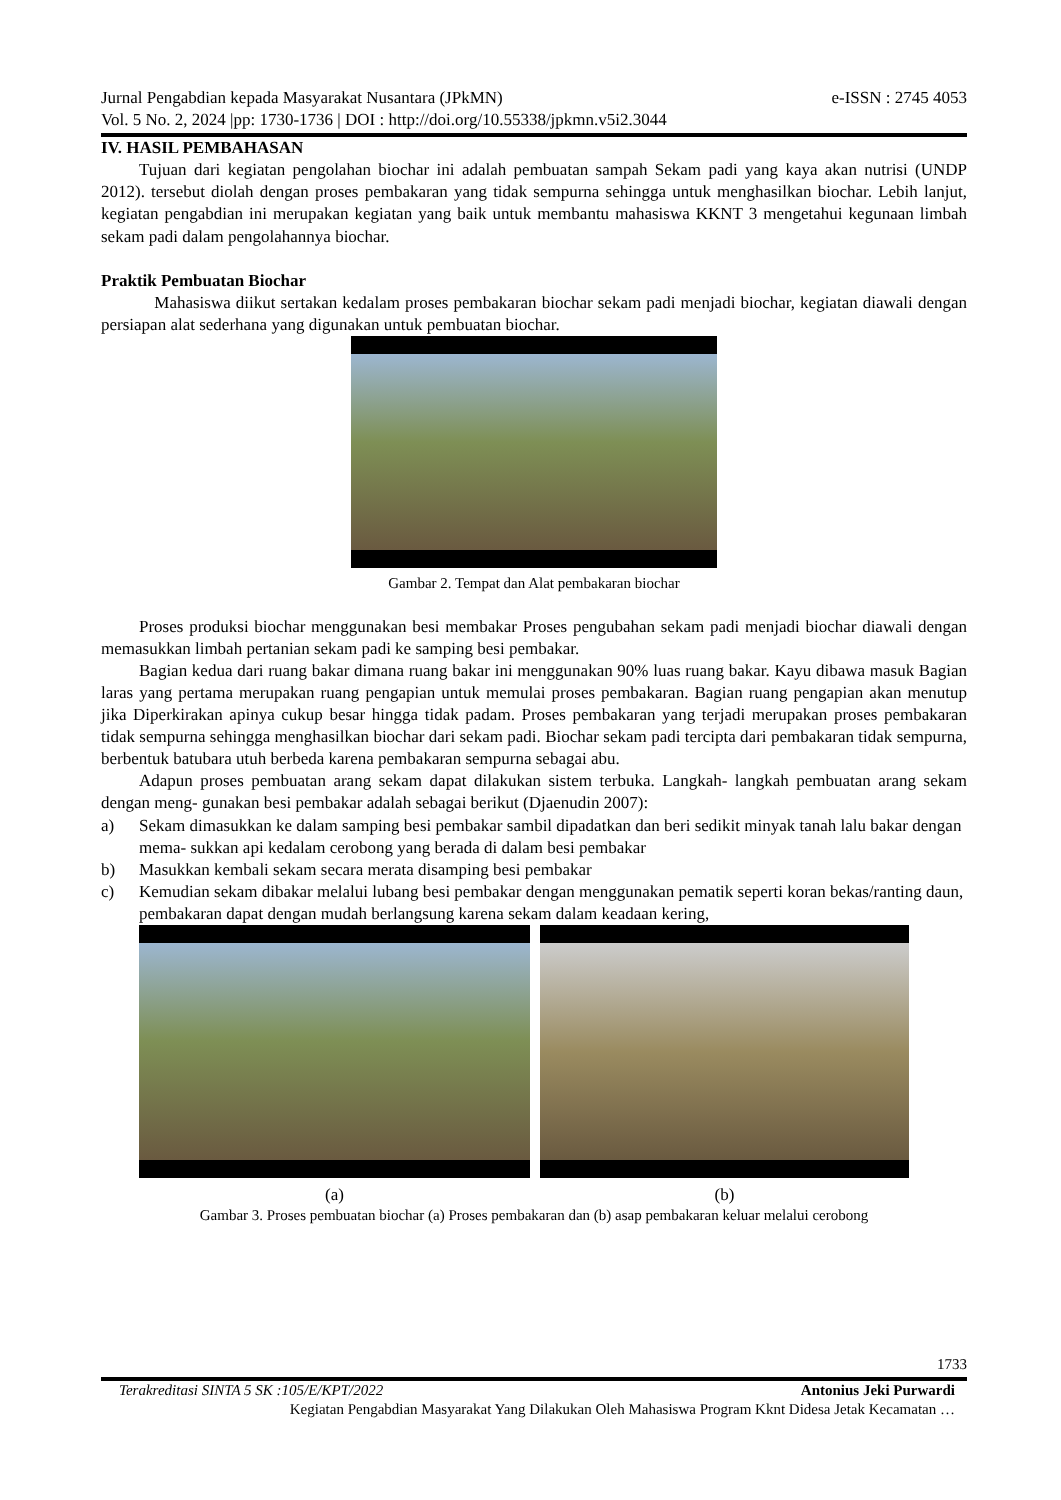Jurnal Pengabdian kepada Masyarakat Nusantara (JPkMN) e-ISSN : 2745 4053
Vol. 5 No. 2, 2024 |pp: 1730-1736 | DOI : http://doi.org/10.55338/jpkmn.v5i2.3044
IV. HASIL PEMBAHASAN
Tujuan dari kegiatan pengolahan biochar ini adalah pembuatan sampah Sekam padi yang kaya akan nutrisi (UNDP 2012). tersebut diolah dengan proses pembakaran yang tidak sempurna sehingga untuk menghasilkan biochar. Lebih lanjut, kegiatan pengabdian ini merupakan kegiatan yang baik untuk membantu mahasiswa KKNT 3 mengetahui kegunaan limbah sekam padi dalam pengolahannya biochar.
Praktik Pembuatan Biochar
Mahasiswa diikut sertakan kedalam proses pembakaran biochar sekam padi menjadi biochar, kegiatan diawali dengan persiapan alat sederhana yang digunakan untuk pembuatan biochar.
Gambar 2. Tempat dan Alat pembakaran biochar
Proses produksi biochar menggunakan besi membakar Proses pengubahan sekam padi menjadi biochar diawali dengan memasukkan limbah pertanian sekam padi ke samping besi pembakar.
Bagian kedua dari ruang bakar dimana ruang bakar ini menggunakan 90% luas ruang bakar. Kayu dibawa masuk Bagian laras yang pertama merupakan ruang pengapian untuk memulai proses pembakaran. Bagian ruang pengapian akan menutup jika Diperkirakan apinya cukup besar hingga tidak padam. Proses pembakaran yang terjadi merupakan proses pembakaran tidak sempurna sehingga menghasilkan biochar dari sekam padi. Biochar sekam padi tercipta dari pembakaran tidak sempurna, berbentuk batubara utuh berbeda karena pembakaran sempurna sebagai abu.
Adapun proses pembuatan arang sekam dapat dilakukan sistem terbuka. Langkah- langkah pembuatan arang sekam dengan meng- gunakan besi pembakar adalah sebagai berikut (Djaenudin 2007):
a) Sekam dimasukkan ke dalam samping besi pembakar sambil dipadatkan dan beri sedikit minyak tanah lalu bakar dengan mema- sukkan api kedalam cerobong yang berada di dalam besi pembakar
b) Masukkan kembali sekam secara merata disamping besi pembakar
c) Kemudian sekam dibakar melalui lubang besi pembakar dengan menggunakan pematik seperti koran bekas/ranting daun, pembakaran dapat dengan mudah berlangsung karena sekam dalam keadaan kering,
(a) (b)
Gambar 3. Proses pembuatan biochar (a) Proses pembakaran dan (b) asap pembakaran keluar melalui cerobong
1733
Terakreditasi SINTA 5 SK :105/E/KPT/2022 Antonius Jeki Purwardi
Kegiatan Pengabdian Masyarakat Yang Dilakukan Oleh Mahasiswa Program Kknt Didesa Jetak Kecamatan …